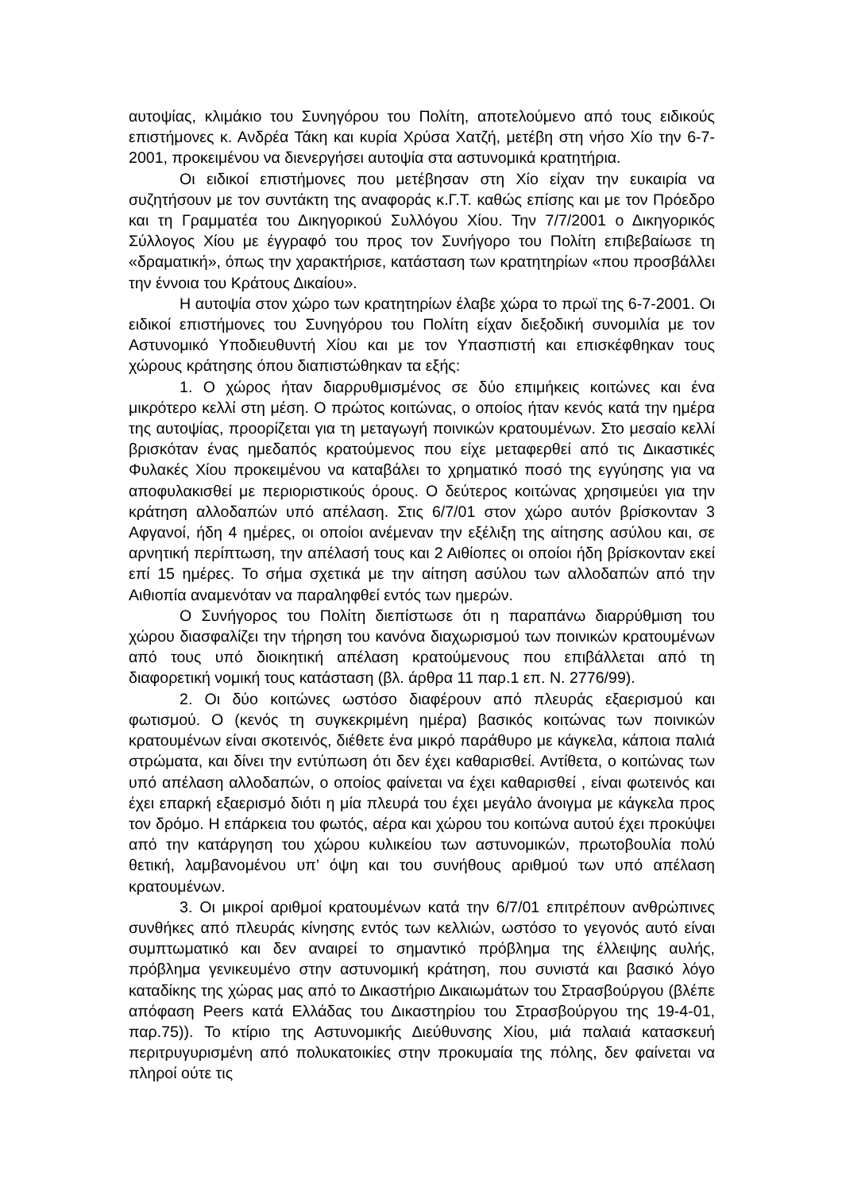αυτοψίας, κλιμάκιο του Συνηγόρου του Πολίτη, αποτελούμενο από τους ειδικούς επιστήμονες κ. Ανδρέα Τάκη και κυρία Χρύσα Χατζή, μετέβη στη νήσο Χίο την 6-7-2001, προκειμένου να διενεργήσει αυτοψία στα αστυνομικά κρατητήρια.
Οι ειδικοί επιστήμονες που μετέβησαν στη Χίο είχαν την ευκαιρία να συζητήσουν με τον συντάκτη της αναφοράς κ.Γ.Τ. καθώς επίσης και με τον Πρόεδρο και τη Γραμματέα του Δικηγορικού Συλλόγου Χίου. Την 7/7/2001 ο Δικηγορικός Σύλλογος Χίου με έγγραφό του προς τον Συνήγορο του Πολίτη επιβεβαίωσε τη «δραματική», όπως την χαρακτήρισε, κατάσταση των κρατητηρίων «που προσβάλλει την έννοια του Κράτους Δικαίου».
Η αυτοψία στον χώρο των κρατητηρίων έλαβε χώρα το πρωϊ της 6-7-2001. Οι ειδικοί επιστήμονες του Συνηγόρου του Πολίτη είχαν διεξοδική συνομιλία με τον Αστυνομικό Υποδιευθυντή Χίου και με τον Υπασπιστή και επισκέφθηκαν τους χώρους κράτησης όπου διαπιστώθηκαν τα εξής:
1. Ο χώρος ήταν διαρρυθμισμένος σε δύο επιμήκεις κοιτώνες και ένα μικρότερο κελλί στη μέση. Ο πρώτος κοιτώνας, ο οποίος ήταν κενός κατά την ημέρα της αυτοψίας, προορίζεται για τη μεταγωγή ποινικών κρατουμένων. Στο μεσαίο κελλί βρισκόταν ένας ημεδαπός κρατούμενος που είχε μεταφερθεί από τις Δικαστικές Φυλακές Χίου προκειμένου να καταβάλει το χρηματικό ποσό της εγγύησης για να αποφυλακισθεί με περιοριστικούς όρους. Ο δεύτερος κοιτώνας χρησιμεύει για την κράτηση αλλοδαπών υπό απέλαση. Στις 6/7/01 στον χώρο αυτόν βρίσκονταν 3 Αφγανοί, ήδη 4 ημέρες, οι οποίοι ανέμεναν την εξέλιξη της αίτησης ασύλου και, σε αρνητική περίπτωση, την απέλασή τους και 2 Αιθίοπες οι οποίοι ήδη βρίσκονταν εκεί επί 15 ημέρες. Το σήμα σχετικά με την αίτηση ασύλου των αλλοδαπών από την Αιθιοπία αναμενόταν να παραληφθεί εντός των ημερών.
Ο Συνήγορος του Πολίτη διεπίστωσε ότι η παραπάνω διαρρύθμιση του χώρου διασφαλίζει την τήρηση του κανόνα διαχωρισμού των ποινικών κρατουμένων από τους υπό διοικητική απέλαση κρατούμενους που επιβάλλεται από τη διαφορετική νομική τους κατάσταση (βλ. άρθρα 11 παρ.1 επ. Ν. 2776/99).
2. Οι δύο κοιτώνες ωστόσο διαφέρουν από πλευράς εξαερισμού και φωτισμού. Ο (κενός τη συγκεκριμένη ημέρα) βασικός κοιτώνας των ποινικών κρατουμένων είναι σκοτεινός, διέθετε ένα μικρό παράθυρο με κάγκελα, κάποια παλιά στρώματα, και δίνει την εντύπωση ότι δεν έχει καθαρισθεί. Αντίθετα, ο κοιτώνας των υπό απέλαση αλλοδαπών, ο οποίος φαίνεται να έχει καθαρισθεί , είναι φωτεινός και έχει επαρκή εξαερισμό διότι η μία πλευρά του έχει μεγάλο άνοιγμα με κάγκελα προς τον δρόμο. Η επάρκεια του φωτός, αέρα και χώρου του κοιτώνα αυτού έχει προκύψει από την κατάργηση του χώρου κυλικείου των αστυνομικών, πρωτοβουλία πολύ θετική, λαμβανομένου υπ’ όψη και του συνήθους αριθμού των υπό απέλαση κρατουμένων.
3. Οι μικροί αριθμοί κρατουμένων κατά την 6/7/01 επιτρέπουν ανθρώπινες συνθήκες από πλευράς κίνησης εντός των κελλιών, ωστόσο το γεγονός αυτό είναι συμπτωματικό και δεν αναιρεί το σημαντικό πρόβλημα της έλλειψης αυλής, πρόβλημα γενικευμένο στην αστυνομική κράτηση, που συνιστά και βασικό λόγο καταδίκης της χώρας μας από το Δικαστήριο Δικαιωμάτων του Στρασβούργου (βλέπε απόφαση Peers κατά Ελλάδας του Δικαστηρίου του Στρασβούργου της 19-4-01, παρ.75)). Το κτίριο της Αστυνομικής Διεύθυνσης Χίου, μιά παλαιά κατασκευή περιτρυγυρισμένη από πολυκατοικίες στην προκυμαία της πόλης, δεν φαίνεται να πληροί ούτε τις